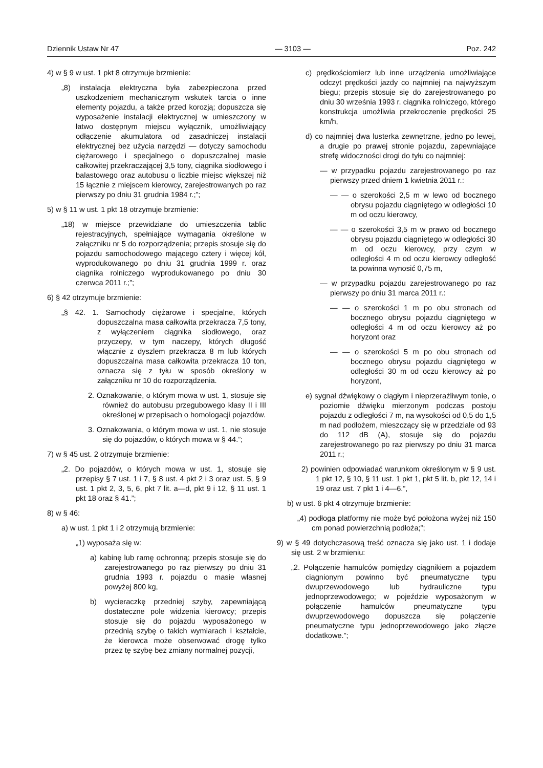Dziennik Ustaw Nr 47 — 3103 — Poz. 242
4) w § 9 w ust. 1 pkt 8 otrzymuje brzmienie:
„8) instalacja elektryczna była zabezpieczona przed uszkodzeniem mechanicznym wskutek tarcia o inne elementy pojazdu, a także przed korozją; dopuszcza się wyposażenie instalacji elektrycznej w umieszczony w łatwo dostępnym miejscu wyłącznik, umożliwiający odłączenie akumulatora od zasadniczej instalacji elektrycznej bez użycia narzędzi — dotyczy samochodu ciężarowego i specjalnego o dopuszczalnej masie całkowitej przekraczającej 3,5 tony, ciągnika siodłowego i balastowego oraz autobusu o liczbie miejsc większej niż 15 łącznie z miejscem kierowcy, zarejestrowanych po raz pierwszy po dniu 31 grudnia 1984 r.;”;
5) w § 11 w ust. 1 pkt 18 otrzymuje brzmienie:
„18) w miejsce przewidziane do umieszczenia tablic rejestracyjnych, spełniające wymagania określone w załączniku nr 5 do rozporządzenia; przepis stosuje się do pojazdu samochodowego mającego cztery i więcej kół, wyprodukowanego po dniu 31 grudnia 1999 r. oraz ciągnika rolniczego wyprodukowanego po dniu 30 czerwca 2011 r.;”;
6) § 42 otrzymuje brzmienie:
„§ 42. 1. Samochody ciężarowe i specjalne, których dopuszczalna masa całkowita przekracza 7,5 tony, z wyłączeniem ciągnika siodłowego, oraz przyczepy, w tym naczepy, których długość włącznie z dyszlem przekracza 8 m lub których dopuszczalna masa całkowita przekracza 10 ton, oznacza się z tyłu w sposób określony w załączniku nr 10 do rozporządzenia.
2. Oznakowanie, o którym mowa w ust. 1, stosuje się również do autobusu przegubowego klasy II i III określonej w przepisach o homologacji pojazdów.
3. Oznakowania, o którym mowa w ust. 1, nie stosuje się do pojazdów, o których mowa w § 44.”;
7) w § 45 ust. 2 otrzymuje brzmienie:
„2. Do pojazdów, o których mowa w ust. 1, stosuje się przepisy § 7 ust. 1 i 7, § 8 ust. 4 pkt 2 i 3 oraz ust. 5, § 9 ust. 1 pkt 2, 3, 5, 6, pkt 7 lit. a—d, pkt 9 i 12, § 11 ust. 1 pkt 18 oraz § 41.”;
8) w § 46:
a) w ust. 1 pkt 1 i 2 otrzymują brzmienie:
„1) wyposaża się w:
a) kabinę lub ramę ochronną; przepis stosuje się do zarejestrowanego po raz pierwszy po dniu 31 grudnia 1993 r. pojazdu o masie własnej powyżej 800 kg,
b) wycieraczkę przedniej szyby, zapewniającą dostateczne pole widzenia kierowcy; przepis stosuje się do pojazdu wyposażonego w przednią szybę o takich wymiarach i kształcie, że kierowca może obserwować drogę tylko przez tę szybę bez zmiany normalnej pozycji,
c) prędkościomierz lub inne urządzenia umożliwiające odczyt prędkości jazdy co najmniej na najwyższym biegu; przepis stosuje się do zarejestrowanego po dniu 30 września 1993 r. ciągnika rolniczego, którego konstrukcja umożliwia przekroczenie prędkości 25 km/h,
d) co najmniej dwa lusterka zewnętrzne, jedno po lewej, a drugie po prawej stronie pojazdu, zapewniające strefę widoczności drogi do tyłu co najmniej:
— w przypadku pojazdu zarejestrowanego po raz pierwszy przed dniem 1 kwietnia 2011 r.:
— — o szerokości 2,5 m w lewo od bocznego obrysu pojazdu ciągniętego w odległości 10 m od oczu kierowcy,
— — o szerokości 3,5 m w prawo od bocznego obrysu pojazdu ciągniętego w odległości 30 m od oczu kierowcy, przy czym w odległości 4 m od oczu kierowcy odległość ta powinna wynosić 0,75 m,
— w przypadku pojazdu zarejestrowanego po raz pierwszy po dniu 31 marca 2011 r.:
— — o szerokości 1 m po obu stronach od bocznego obrysu pojazdu ciągniętego w odległości 4 m od oczu kierowcy aż po horyzont oraz
— — o szerokości 5 m po obu stronach od bocznego obrysu pojazdu ciągniętego w odległości 30 m od oczu kierowcy aż po horyzont,
e) sygnał dźwiękowy o ciągłym i nieprzerażliwym tonie, o poziomie dźwięku mierzonym podczas postoju pojazdu z odległości 7 m, na wysokości od 0,5 do 1,5 m nad podłożem, mieszczący się w przedziale od 93 do 112 dB (A), stosuje się do pojazdu zarejestrowanego po raz pierwszy po dniu 31 marca 2011 r.;
2) powinien odpowiadać warunkom określonym w § 9 ust. 1 pkt 12, § 10, § 11 ust. 1 pkt 1, pkt 5 lit. b, pkt 12, 14 i 19 oraz ust. 7 pkt 1 i 4—6.”,
b) w ust. 6 pkt 4 otrzymuje brzmienie:
„4) podłoga platformy nie może być położona wyżej niż 150 cm ponad powierzchnią podłoża;”;
9) w § 49 dotychczasową treść oznacza się jako ust. 1 i dodaje się ust. 2 w brzmieniu:
„2. Połączenie hamulców pomiędzy ciągnikiem a pojazdem ciągnionym powinno być pneumatyczne typu dwuprzewodowego lub hydrauliczne typu jednoprzewodowego; w pojeździe wyposażonym w połączenie hamulców pneumatyczne typu dwuprzewodowego dopuszcza się połączenie pneumatyczne typu jednoprzewodowego jako złącze dodatkowe.”;